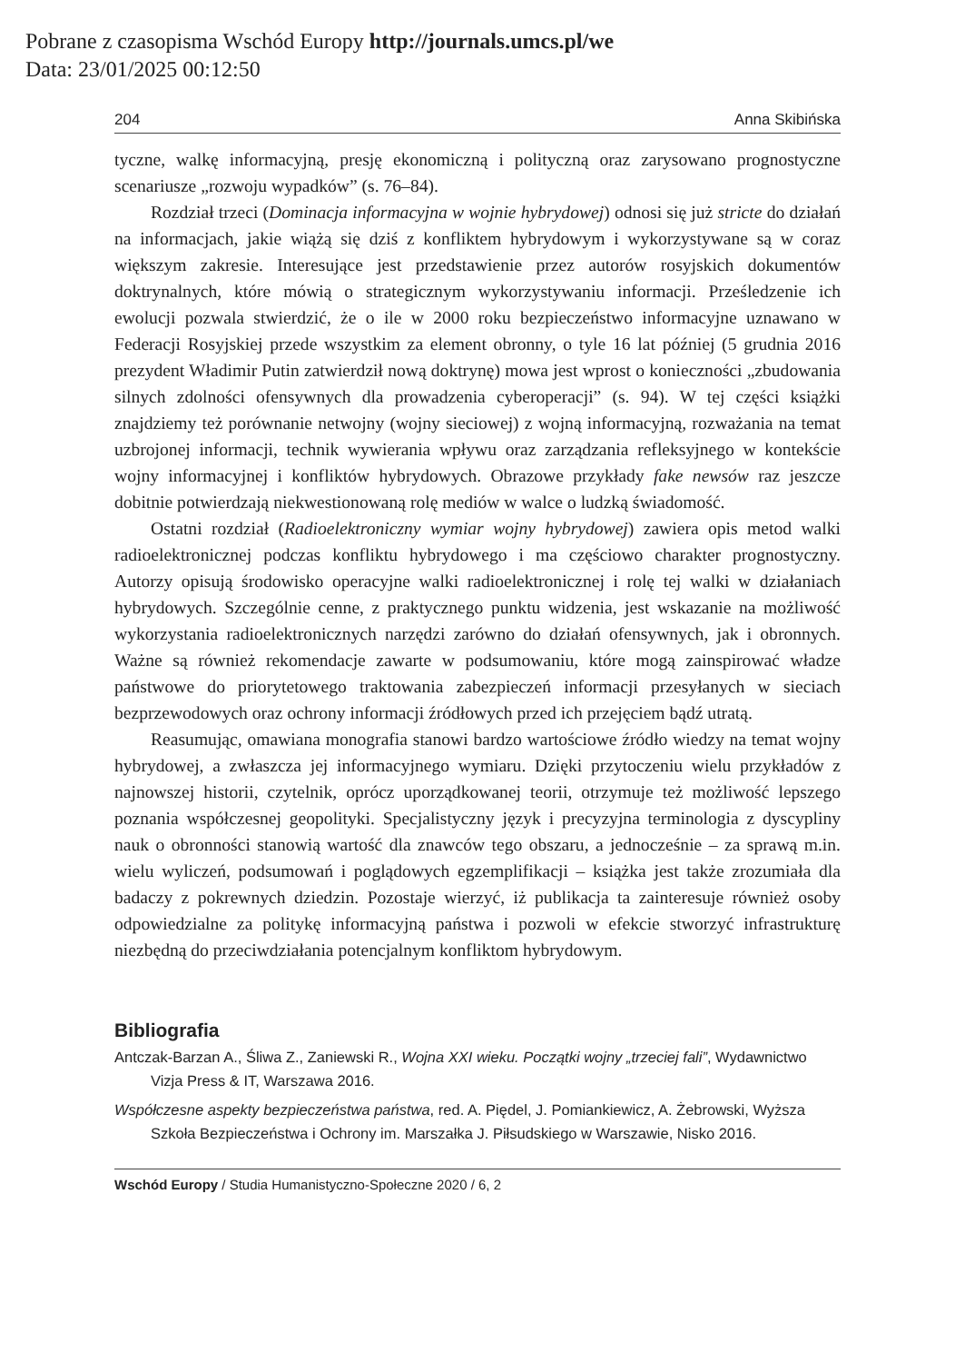Pobrane z czasopisma Wschód Europy http://journals.umcs.pl/we
Data: 23/01/2025 00:12:50
204 Anna Skibińska
tyczne, walkę informacyjną, presję ekonomiczną i polityczną oraz zarysowano prognostyczne scenariusze „rozwoju wypadków” (s. 76–84).
Rozdział trzeci (Dominacja informacyjna w wojnie hybrydowej) odnosi się już stricte do działań na informacjach, jakie wiążą się dziś z konfliktem hybrydowym i wykorzystywane są w coraz większym zakresie. Interesujące jest przedstawienie przez autorów rosyjskich dokumentów doktrynalnych, które mówią o strategicznym wykorzystywaniu informacji. Prześledzenie ich ewolucji pozwala stwierdzić, że o ile w 2000 roku bezpieczeństwo informacyjne uznawano w Federacji Rosyjskiej przede wszystkim za element obronny, o tyle 16 lat później (5 grudnia 2016 prezydent Władimir Putin zatwierdził nową doktrynę) mowa jest wprost o konieczności „zbudowania silnych zdolności ofensywnych dla prowadzenia cyberoperacji” (s. 94). W tej części książki znajdziemy też porównanie netwojny (wojny sieciowej) z wojną informacyjną, rozważania na temat uzbrojonej informacji, technik wywierania wpływu oraz zarządzania refleksyjnego w kontekście wojny informacyjnej i konfliktów hybrydowych. Obrazowe przykłady fake newsów raz jeszcze dobitnie potwierdzają niekwestionowaną rolę mediów w walce o ludzką świadomość.
Ostatni rozdział (Radioelektroniczny wymiar wojny hybrydowej) zawiera opis metod walki radioelektronicznej podczas konfliktu hybrydowego i ma częściowo charakter prognostyczny. Autorzy opisują środowisko operacyjne walki radioelektronicznej i rolę tej walki w działaniach hybrydowych. Szczególnie cenne, z praktycznego punktu widzenia, jest wskazanie na możliwość wykorzystania radioelektronicznych narzędzi zarówno do działań ofensywnych, jak i obronnych. Ważne są również rekomendacje zawarte w podsumowaniu, które mogą zainspirować władze państwowe do priorytetowego traktowania zabezpieczeń informacji przesyłanych w sieciach bezprzewodowych oraz ochrony informacji źródłowych przed ich przejęciem bądź utratą.
Reasumując, omawiana monografia stanowi bardzo wartościowe źródło wiedzy na temat wojny hybrydowej, a zwłaszcza jej informacyjnego wymiaru. Dzięki przytoczeniu wielu przykładów z najnowszej historii, czytelnik, oprócz uporządkowanej teorii, otrzymuje też możliwość lepszego poznania współczesnej geopolityki. Specjalistyczny język i precyzyjna terminologia z dyscypliny nauk o obronności stanowią wartość dla znawców tego obszaru, a jednocześnie – za sprawą m.in. wielu wyliczeń, podsumowań i poglądowych egzemplifikacji – książka jest także zrozumiała dla badaczy z pokrewnych dziedzin. Pozostaje wierzyć, iż publikacja ta zainteresuje również osoby odpowiedzialne za politykę informacyjną państwa i pozwoli w efekcie stworzyć infrastrukturę niezbędną do przeciwdziałania potencjalnym konfliktom hybrydowym.
Bibliografia
Antczak-Barzan A., Śliwa Z., Zaniewski R., Wojna XXI wieku. Początki wojny „trzeciej fali”, Wydawnictwo Vizja Press & IT, Warszawa 2016.
Współczesne aspekty bezpieczeństwa państwa, red. A. Piędel, J. Pomiankiewicz, A. Żebrowski, Wyższa Szkoła Bezpieczeństwa i Ochrony im. Marszałka J. Piłsudskiego w Warszawie, Nisko 2016.
Wschód Europy / Studia Humanistyczno-Społeczne 2020 / 6, 2